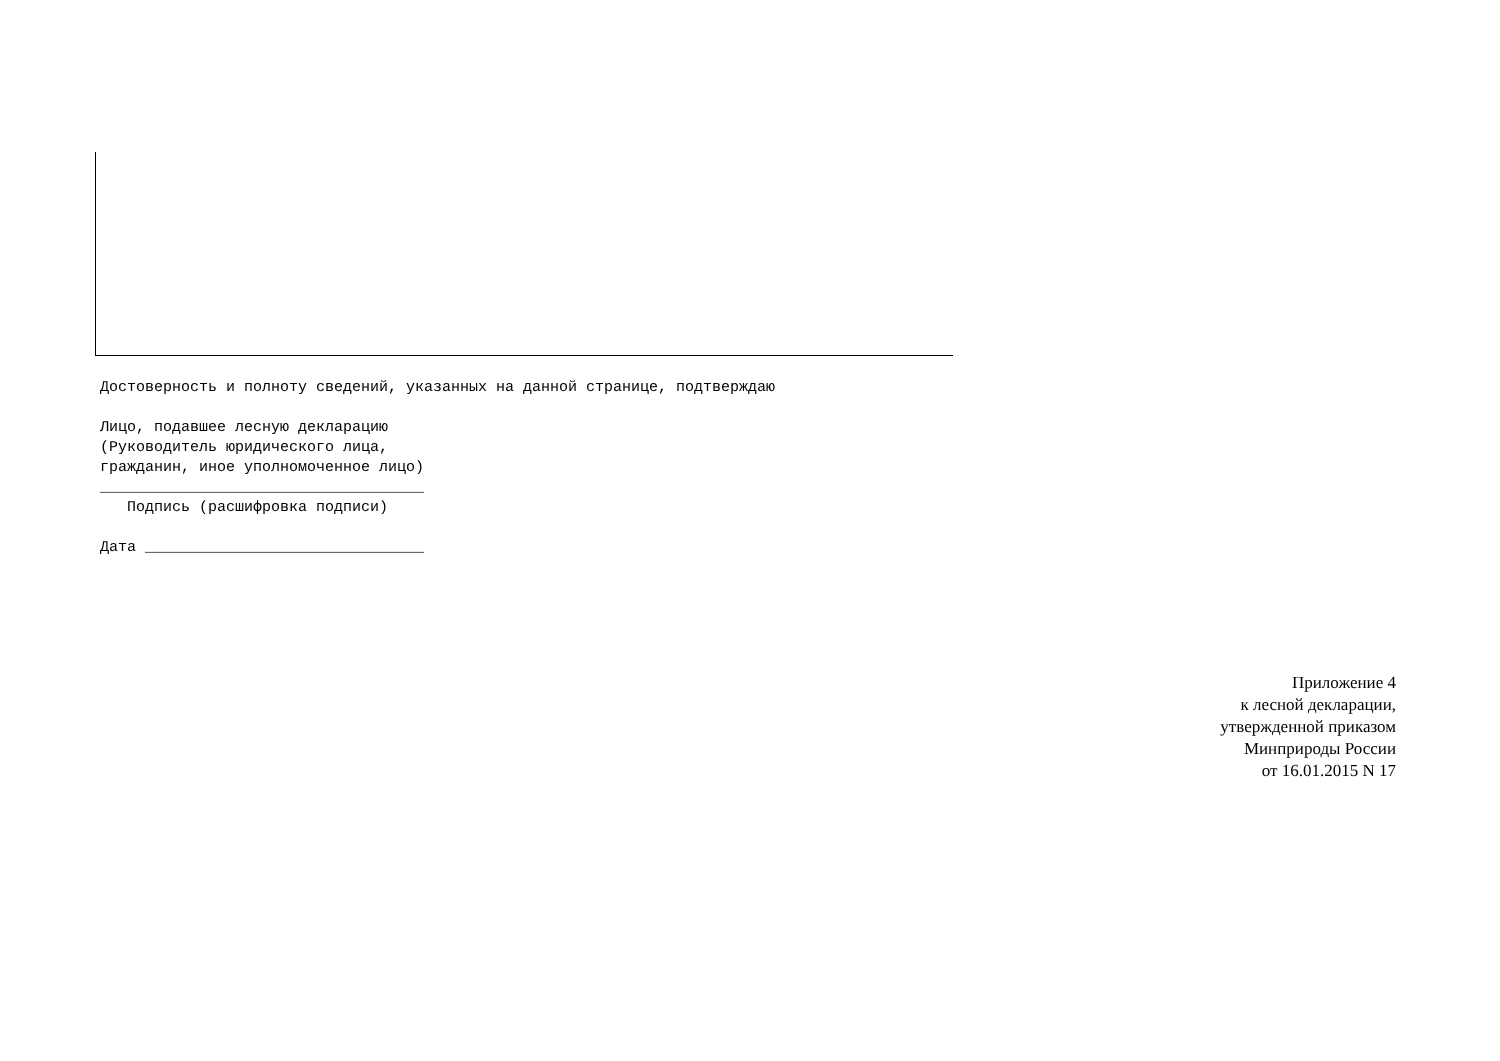Достоверность и полноту сведений, указанных на данной странице, подтверждаю

Лицо, подавшее лесную декларацию
(Руководитель юридического лица,
гражданин, иное уполномоченное лицо)
____________________________________
   Подпись (расшифровка подписи)

Дата _______________________________
Приложение 4
к лесной декларации,
утвержденной приказом
Минприроды России
от 16.01.2015 N 17